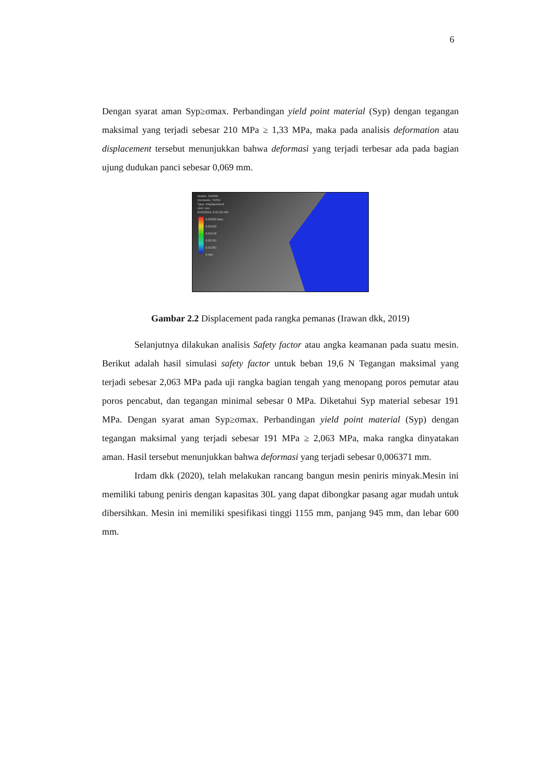6
Dengan syarat aman Syp≥σmax. Perbandingan yield point material (Syp) dengan tegangan maksimal yang terjadi sebesar 210 MPa ≥ 1,33 MPa, maka pada analisis deformation atau displacement tersebut menunjukkan bahwa deformasi yang terjadi terbesar ada pada bagian ujung dudukan panci sebesar 0,069 mm.
Nodes: 159250
Elements: 79764
Type: Displacement
Unit: mm
8/10/2018, 6:21:22 PM
0.06903 Max
0.05522
0.04142
0.02761
0.01381
0 Min
Gambar 2.2 Displacement pada rangka pemanas (Irawan dkk, 2019)
Selanjutnya dilakukan analisis Safety factor atau angka keamanan pada suatu mesin. Berikut adalah hasil simulasi safety factor untuk beban 19,6 N Tegangan maksimal yang terjadi sebesar 2,063 MPa pada uji rangka bagian tengah yang menopang poros pemutar atau poros pencabut, dan tegangan minimal sebesar 0 MPa. Diketahui Syp material sebesar 191 MPa. Dengan syarat aman Syp≥σmax. Perbandingan yield point material (Syp) dengan tegangan maksimal yang terjadi sebesar 191 MPa ≥ 2,063 MPa, maka rangka dinyatakan aman. Hasil tersebut menunjukkan bahwa deformasi yang terjadi sebesar 0,006371 mm.
Irdam dkk (2020), telah melakukan rancang bangun mesin peniris minyak.Mesin ini memiliki tabung peniris dengan kapasitas 30L yang dapat dibongkar pasang agar mudah untuk dibersihkan. Mesin ini memiliki spesifikasi tinggi 1155 mm, panjang 945 mm, dan lebar 600 mm.